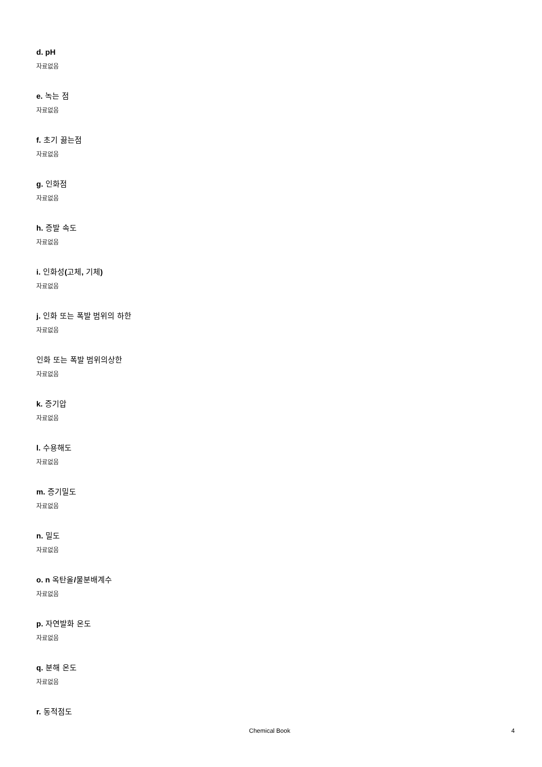d. pH
자료없음
e. 녹는 점
자료없음
f. 초기 끓는점
자료없음
g. 인화점
자료없음
h. 증발 속도
자료없음
i. 인화성(고체, 기체)
자료없음
j. 인화 또는 폭발 범위의 하한
자료없음
인화 또는 폭발 범위의상한
자료없음
k. 증기압
자료없음
l. 수용해도
자료없음
m. 증기밀도
자료없음
n. 밀도
자료없음
o. n 옥탄올/물분배계수
자료없음
p. 자연발화 온도
자료없음
q. 분해 온도
자료없음
r. 동적점도
Chemical Book 4